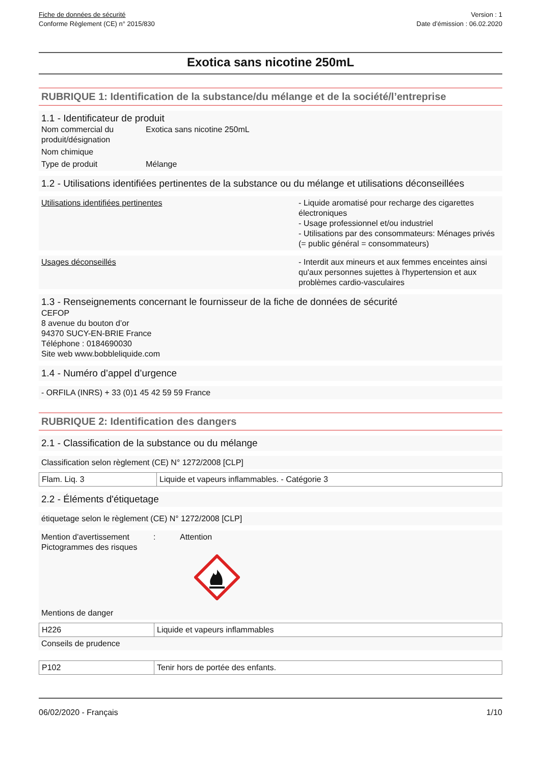Fiche de données de sécurité
Conforme Règlement (CE) n° 2015/830
Version : 1
Date d’émission : 06.02.2020
Exotica sans nicotine 250mL
RUBRIQUE 1: Identification de la substance/du mélange et de la société/l’entreprise
1.1 - Identificateur de produit
Nom commercial du produit/désignation
Exotica sans nicotine 250mL
Nom chimique
Type de produit Mélange
1.2 - Utilisations identifiées pertinentes de la substance ou du mélange et utilisations déconseillées
Utilisations identifiées pertinentes - Liquide aromatisé pour recharge des cigarettes électroniques
- Usage professionnel et/ou industriel
- Utilisations par des consommateurs: Ménages privés (= public général = consommateurs)
Usages déconseillés - Interdit aux mineurs et aux femmes enceintes ainsi qu'aux personnes sujettes à l'hypertension et aux problèmes cardio-vasculaires
1.3 - Renseignements concernant le fournisseur de la fiche de données de sécurité
CEFOP
8 avenue du bouton d’or
94370 SUCY-EN-BRIE France
Téléphone : 0184690030
Site web www.bobbleliquide.com
1.4 - Numéro d’appel d’urgence
- ORFILA (INRS) + 33 (0)1 45 42 59 59 France
RUBRIQUE 2: Identification des dangers
2.1 - Classification de la substance ou du mélange
Classification selon règlement (CE) N° 1272/2008 [CLP]
| Flam. Liq. 3 | Liquide et vapeurs inflammables. - Catégorie 3 |
2.2 - Éléments d'étiquetage
étiquetage selon le règlement (CE) N° 1272/2008 [CLP]
Mention d'avertissement
: Attention
Pictogrammes des risques
Mentions de danger
| H226 | Liquide et vapeurs inflammables |
Conseils de prudence
| P102 | Tenir hors de portée des enfants. |
06/02/2020 - Français 1/10